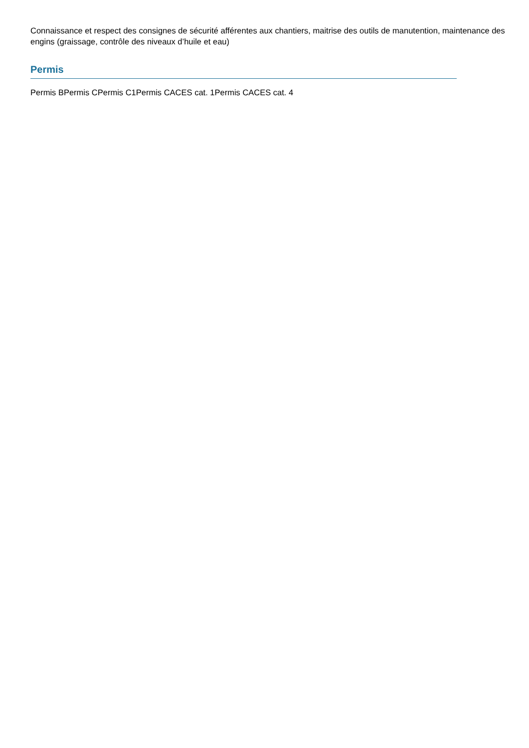Connaissance et respect des consignes de sécurité afférentes aux chantiers, maitrise des outils de manutention, maintenance des engins (graissage, contrôle des niveaux d’huile et eau)
Permis
Permis BPermis CPermis C1Permis CACES cat. 1Permis CACES cat. 4